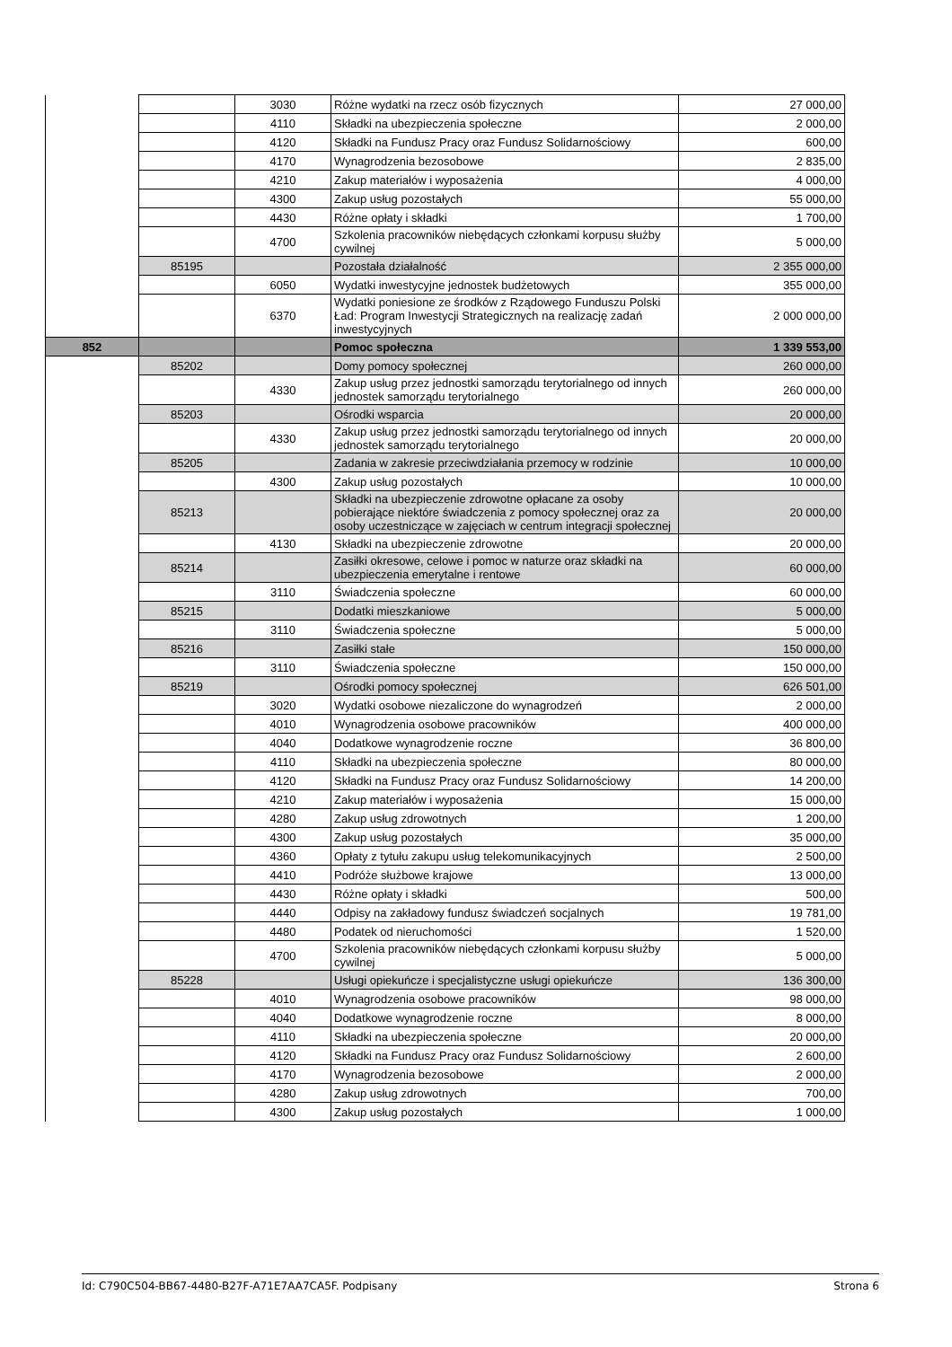| | | 3030 | Różne wydatki na rzecz osób fizycznych | 27 000,00 |
| | | 4110 | Składki na ubezpieczenia społeczne | 2 000,00 |
| | | 4120 | Składki na Fundusz Pracy oraz Fundusz Solidarnościowy | 600,00 |
| | | 4170 | Wynagrodzenia bezosobowe | 2 835,00 |
| | | 4210 | Zakup materiałów i wyposażenia | 4 000,00 |
| | | 4300 | Zakup usług pozostałych | 55 000,00 |
| | | 4430 | Różne opłaty i składki | 1 700,00 |
| | | 4700 | Szkolenia pracowników niebędących członkami korpusu służby cywilnej | 5 000,00 |
| | 85195 | | Pozostała działalność | 2 355 000,00 |
| | | 6050 | Wydatki inwestycyjne jednostek budżetowych | 355 000,00 |
| | | 6370 | Wydatki poniesione ze środków z Rządowego Funduszu Polski Ład: Program Inwestycji Strategicznych na realizację zadań inwestycyjnych | 2 000 000,00 |
| 852 | | | Pomoc społeczna | 1 339 553,00 |
| | 85202 | | Domy pomocy społecznej | 260 000,00 |
| | | 4330 | Zakup usług przez jednostki samorządu terytorialnego od innych jednostek samorządu terytorialnego | 260 000,00 |
| | 85203 | | Ośrodki wsparcia | 20 000,00 |
| | | 4330 | Zakup usług przez jednostki samorządu terytorialnego od innych jednostek samorządu terytorialnego | 20 000,00 |
| | 85205 | | Zadania w zakresie przeciwdziałania przemocy w rodzinie | 10 000,00 |
| | | 4300 | Zakup usług pozostałych | 10 000,00 |
| | 85213 | | Składki na ubezpieczenie zdrowotne opłacane za osoby pobierające niektóre świadczenia z pomocy społecznej oraz za osoby uczestniczące w zajęciach w centrum integracji społecznej | 20 000,00 |
| | | 4130 | Składki na ubezpieczenie zdrowotne | 20 000,00 |
| | 85214 | | Zasiłki okresowe, celowe i pomoc w naturze oraz składki na ubezpieczenia emerytalne i rentowe | 60 000,00 |
| | | 3110 | Świadczenia społeczne | 60 000,00 |
| | 85215 | | Dodatki mieszkaniowe | 5 000,00 |
| | | 3110 | Świadczenia społeczne | 5 000,00 |
| | 85216 | | Zasiłki stałe | 150 000,00 |
| | | 3110 | Świadczenia społeczne | 150 000,00 |
| | 85219 | | Ośrodki pomocy społecznej | 626 501,00 |
| | | 3020 | Wydatki osobowe niezaliczone do wynagrodzeń | 2 000,00 |
| | | 4010 | Wynagrodzenia osobowe pracowników | 400 000,00 |
| | | 4040 | Dodatkowe wynagrodzenie roczne | 36 800,00 |
| | | 4110 | Składki na ubezpieczenia społeczne | 80 000,00 |
| | | 4120 | Składki na Fundusz Pracy oraz Fundusz Solidarnościowy | 14 200,00 |
| | | 4210 | Zakup materiałów i wyposażenia | 15 000,00 |
| | | 4280 | Zakup usług zdrowotnych | 1 200,00 |
| | | 4300 | Zakup usług pozostałych | 35 000,00 |
| | | 4360 | Opłaty z tytułu zakupu usług telekomunikacyjnych | 2 500,00 |
| | | 4410 | Podróże służbowe krajowe | 13 000,00 |
| | | 4430 | Różne opłaty i składki | 500,00 |
| | | 4440 | Odpisy na zakładowy fundusz świadczeń socjalnych | 19 781,00 |
| | | 4480 | Podatek od nieruchomości | 1 520,00 |
| | | 4700 | Szkolenia pracowników niebędących członkami korpusu służby cywilnej | 5 000,00 |
| | 85228 | | Usługi opiekuńcze i specjalistyczne usługi opiekuńcze | 136 300,00 |
| | | 4010 | Wynagrodzenia osobowe pracowników | 98 000,00 |
| | | 4040 | Dodatkowe wynagrodzenie roczne | 8 000,00 |
| | | 4110 | Składki na ubezpieczenia społeczne | 20 000,00 |
| | | 4120 | Składki na Fundusz Pracy oraz Fundusz Solidarnościowy | 2 600,00 |
| | | 4170 | Wynagrodzenia bezosobowe | 2 000,00 |
| | | 4280 | Zakup usług zdrowotnych | 700,00 |
| | | 4300 | Zakup usług pozostałych | 1 000,00 |
Id: C790C504-BB67-4480-B27F-A71E7AA7CA5F. Podpisany Strona 6